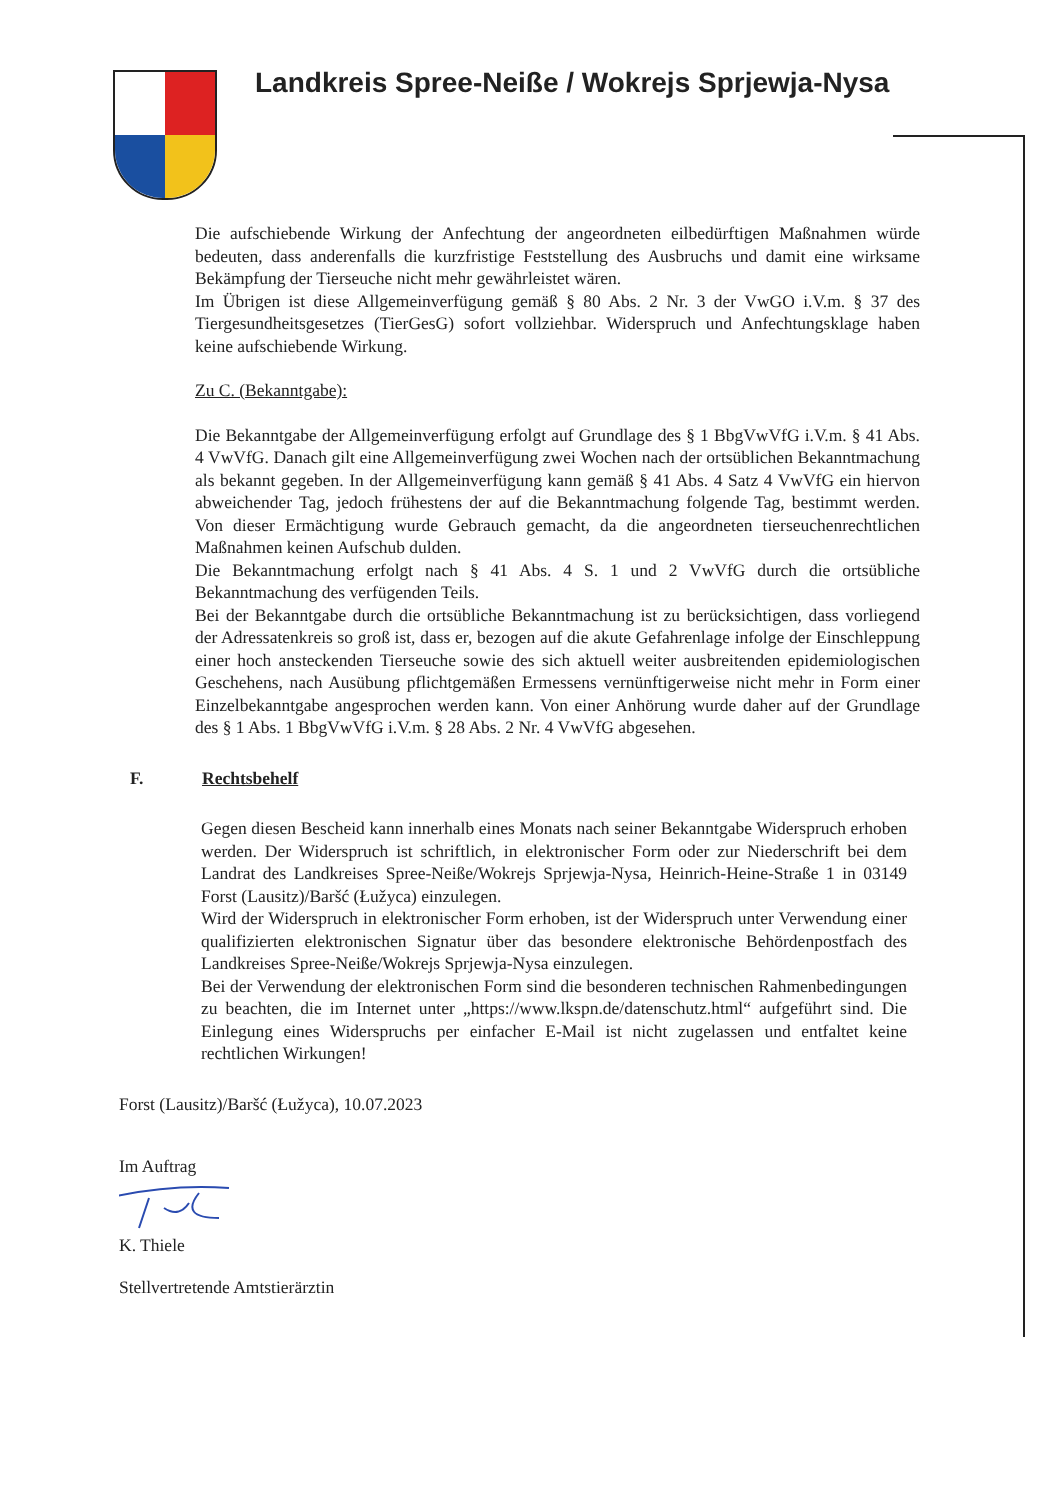Landkreis Spree-Neiße / Wokrejs Sprjewja-Nysa
Die aufschiebende Wirkung der Anfechtung der angeordneten eilbedürftigen Maßnahmen würde bedeuten, dass anderenfalls die kurzfristige Feststellung des Ausbruchs und damit eine wirksame Bekämpfung der Tierseuche nicht mehr gewährleistet wären.
Im Übrigen ist diese Allgemeinverfügung gemäß § 80 Abs. 2 Nr. 3 der VwGO i.V.m. § 37 des Tiergesundheitsgesetzes (TierGesG) sofort vollziehbar. Widerspruch und Anfechtungsklage haben keine aufschiebende Wirkung.
Zu C. (Bekanntgabe):
Die Bekanntgabe der Allgemeinverfügung erfolgt auf Grundlage des § 1 BbgVwVfG i.V.m. § 41 Abs. 4 VwVfG. Danach gilt eine Allgemeinverfügung zwei Wochen nach der ortsüblichen Bekanntmachung als bekannt gegeben. In der Allgemeinverfügung kann gemäß § 41 Abs. 4 Satz 4 VwVfG ein hiervon abweichender Tag, jedoch frühestens der auf die Bekanntmachung folgende Tag, bestimmt werden. Von dieser Ermächtigung wurde Gebrauch gemacht, da die angeordneten tierseuchenrechtlichen Maßnahmen keinen Aufschub dulden.
Die Bekanntmachung erfolgt nach § 41 Abs. 4 S. 1 und 2 VwVfG durch die ortsübliche Bekanntmachung des verfügenden Teils.
Bei der Bekanntgabe durch die ortsübliche Bekanntmachung ist zu berücksichtigen, dass vorliegend der Adressatenkreis so groß ist, dass er, bezogen auf die akute Gefahrenlage infolge der Einschleppung einer hoch ansteckenden Tierseuche sowie des sich aktuell weiter ausbreitenden epidemiologischen Geschehens, nach Ausübung pflichtgemäßen Ermessens vernünftigerweise nicht mehr in Form einer Einzelbekanntgabe angesprochen werden kann. Von einer Anhörung wurde daher auf der Grundlage des § 1 Abs. 1 BbgVwVfG i.V.m. § 28 Abs. 2 Nr. 4 VwVfG abgesehen.
F. Rechtsbehelf
Gegen diesen Bescheid kann innerhalb eines Monats nach seiner Bekanntgabe Widerspruch erhoben werden. Der Widerspruch ist schriftlich, in elektronischer Form oder zur Niederschrift bei dem Landrat des Landkreises Spree-Neiße/Wokrejs Sprjewja-Nysa, Heinrich-Heine-Straße 1 in 03149 Forst (Lausitz)/Baršć (Łužyca) einzulegen.
Wird der Widerspruch in elektronischer Form erhoben, ist der Widerspruch unter Verwendung einer qualifizierten elektronischen Signatur über das besondere elektronische Behördenpostfach des Landkreises Spree-Neiße/Wokrejs Sprjewja-Nysa einzulegen.
Bei der Verwendung der elektronischen Form sind die besonderen technischen Rahmenbedingungen zu beachten, die im Internet unter „https://www.lkspn.de/datenschutz.html“ aufgeführt sind. Die Einlegung eines Widerspruchs per einfacher E-Mail ist nicht zugelassen und entfaltet keine rechtlichen Wirkungen!
Forst (Lausitz)/Baršć (Łužyca), 10.07.2023
Im Auftrag
K. Thiele
Stellvertretende Amtstierärztin